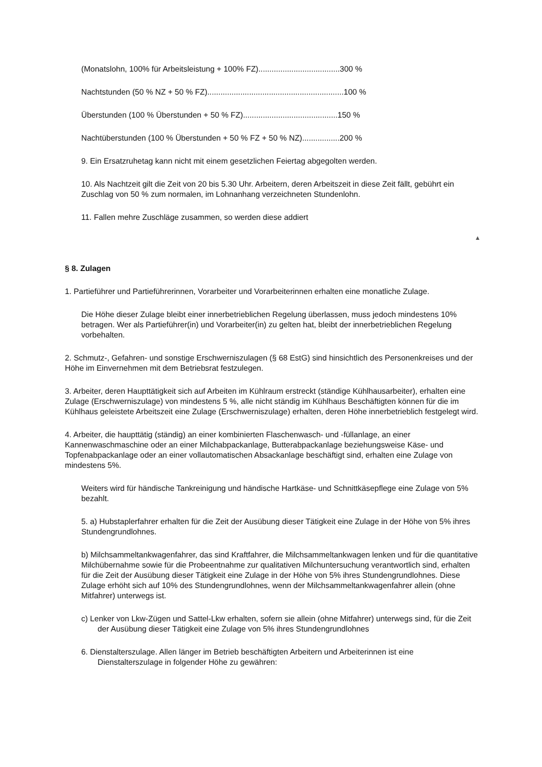(Monatslohn, 100% für Arbeitsleistung + 100% FZ).....................................300 %
Nachtstunden (50 % NZ + 50 % FZ)..............................................................100 %
Überstunden (100 % Überstunden + 50 % FZ)...........................................150 %
Nachtüberstunden (100 % Überstunden + 50 % FZ + 50 % NZ).................200 %
9. Ein Ersatzruhetag kann nicht mit einem gesetzlichen Feiertag abgegolten werden.
10. Als Nachtzeit gilt die Zeit von 20 bis 5.30 Uhr. Arbeitern, deren Arbeitszeit in diese Zeit fällt, gebührt ein Zuschlag von 50 % zum normalen, im Lohnanhang verzeichneten Stundenlohn.
11. Fallen mehre Zuschläge zusammen, so werden diese addiert
▲
§ 8. Zulagen
1. Partieführer und Partieführerinnen, Vorarbeiter und Vorarbeiterinnen erhalten eine monatliche Zulage.
Die Höhe dieser Zulage bleibt einer innerbetrieblichen Regelung überlassen, muss jedoch mindestens 10% betragen. Wer als Partieführer(in) und Vorarbeiter(in) zu gelten hat, bleibt der innerbetrieblichen Regelung vorbehalten.
2. Schmutz-, Gefahren- und sonstige Erschwerniszulagen (§ 68 EstG) sind hinsichtlich des Personenkreises und der Höhe im Einvernehmen mit dem Betriebsrat festzulegen.
3. Arbeiter, deren Haupttätigkeit sich auf Arbeiten im Kühlraum erstreckt (ständige Kühlhausarbeiter), erhalten eine Zulage (Erschwerniszulage) von mindestens 5 %, alle nicht ständig im Kühlhaus Beschäftigten können für die im Kühlhaus geleistete Arbeitszeit eine Zulage (Erschwerniszulage) erhalten, deren Höhe innerbetrieblich festgelegt wird.
4. Arbeiter, die haupttätig (ständig) an einer kombinierten Flaschenwasch- und -füllanlage, an einer Kannenwaschmaschine oder an einer Milchabpackanlage, Butterabpackanlage beziehungsweise Käse- und Topfenabpackanlage oder an einer vollautomatischen Absackanlage beschäftigt sind, erhalten eine Zulage von mindestens 5%.
Weiters wird für händische Tankreinigung und händische Hartkäse- und Schnittkäsepflege eine Zulage von 5% bezahlt.
5. a) Hubstaplerfahrer erhalten für die Zeit der Ausübung dieser Tätigkeit eine Zulage in der Höhe von 5% ihres Stundengrundlohnes.
b) Milchsammeltankwagenfahrer, das sind Kraftfahrer, die Milchsammeltankwagen lenken und für die quantitative Milchübernahme sowie für die Probeentnahme zur qualitativen Milchuntersuchung verantwortlich sind, erhalten für die Zeit der Ausübung dieser Tätigkeit eine Zulage in der Höhe von 5% ihres Stundengrundlohnes. Diese Zulage erhöht sich auf 10% des Stundengrundlohnes, wenn der Milchsammeltankwagenfahrer allein (ohne Mitfahrer) unterwegs ist.
c) Lenker von Lkw-Zügen und Sattel-Lkw erhalten, sofern sie allein (ohne Mitfahrer) unterwegs sind, für die Zeit der Ausübung dieser Tätigkeit eine Zulage von 5% ihres Stundengrundlohnes
6. Dienstalterszulage. Allen länger im Betrieb beschäftigten Arbeitern und Arbeiterinnen ist eine Dienstalterszulage in folgender Höhe zu gewähren: